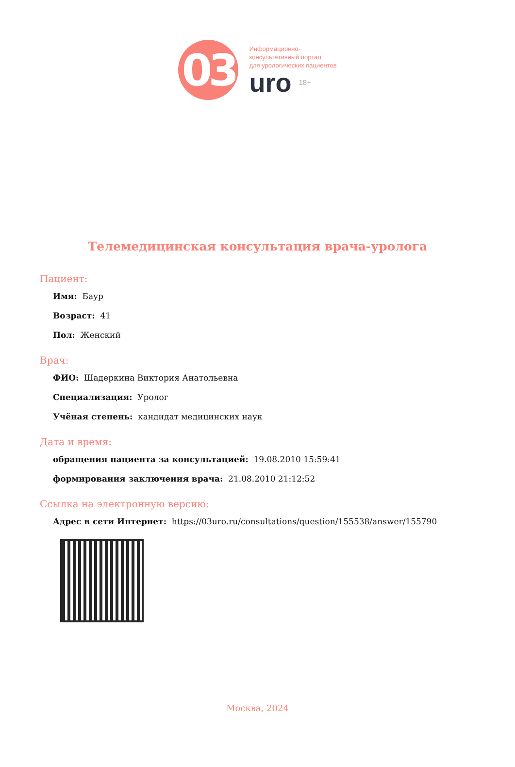03
Информационно-
консультативный портал
для урологических пациентов
uro 18+
Телемедицинская консультация врача-уролога
Пациент:
Имя: Баур
Возраст: 41
Пол: Женский
Врач:
ФИО: Шадеркина Виктория Анатольевна
Специализация: Уролог
Учёная степень: кандидат медицинских наук
Дата и время:
обращения пациента за консультацией: 19.08.2010 15:59:41
формирования заключения врача: 21.08.2010 21:12:52
Ссылка на электронную версию:
Адрес в сети Интернет: https://03uro.ru/consultations/question/155538/answer/155790
Москва, 2024